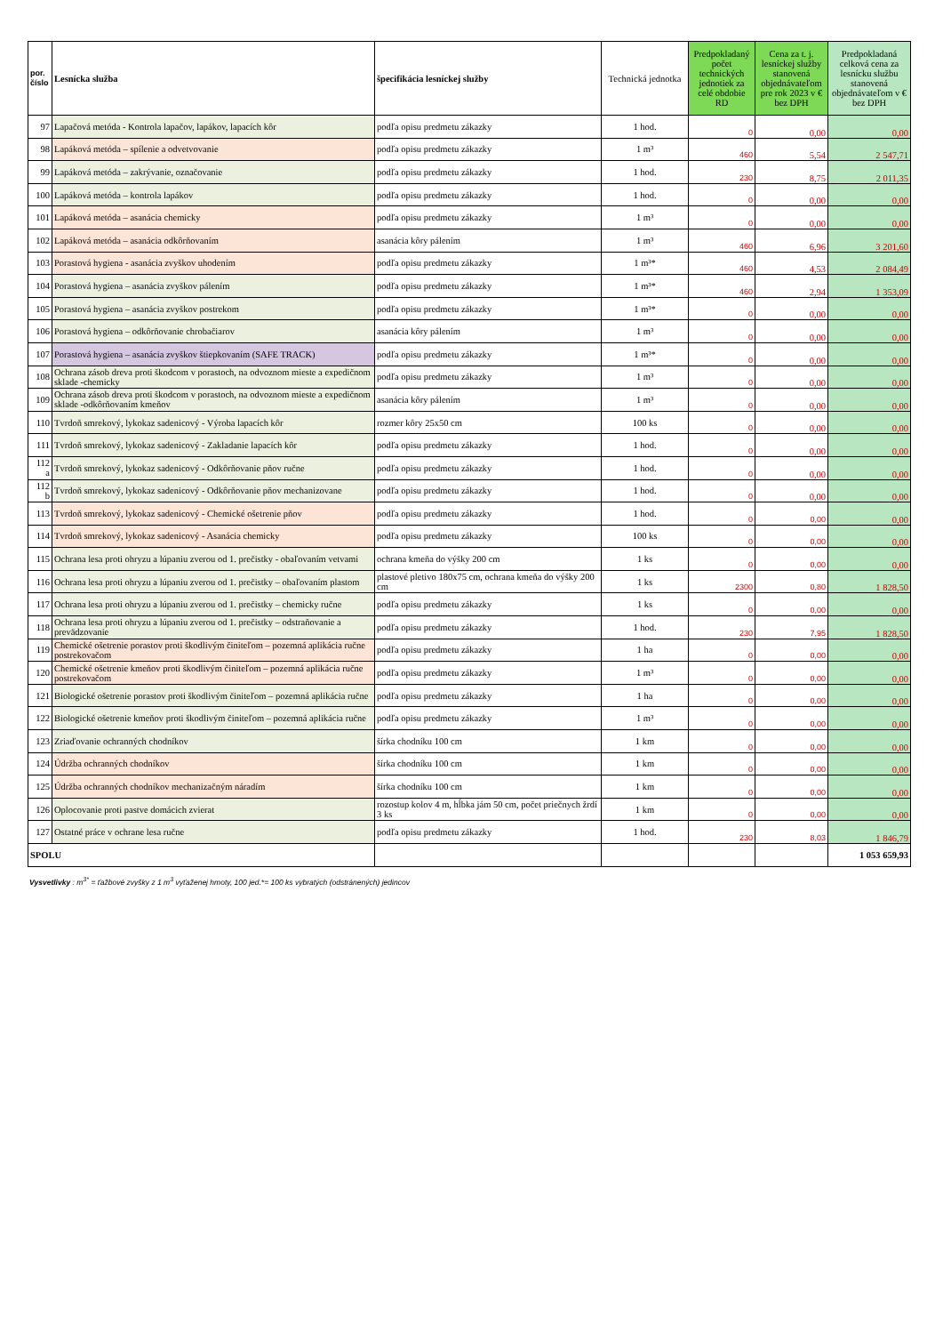| por. číslo | Lesnícka služba | špecifikácia lesníckej služby | Technická jednotka | Predpokladaný počet technických jednotiek za celé obdobie RD | Cena za t. j. lesníckej služby stanovená objednávateľom pre rok 2023 v € bez DPH | Predpokladaná celková cena za lesnícku službu stanovená objednávateľom v € bez DPH |
| --- | --- | --- | --- | --- | --- | --- |
| 97 | Lapačová metóda - Kontrola lapačov, lapákov, lapacích kôr | podľa opisu predmetu zákazky | 1 hod. | 0 | 0,00 | 0,00 |
| 98 | Lapáková metóda – spílenie a odvetvovanie | podľa opisu predmetu zákazky | 1 m³ | 460 | 5,54 | 2 547,71 |
| 99 | Lapáková metóda – zakrývanie, označovanie | podľa opisu predmetu zákazky | 1 hod. | 230 | 8,75 | 2 011,35 |
| 100 | Lapáková metóda – kontrola lapákov | podľa opisu predmetu zákazky | 1 hod. | 0 | 0,00 | 0,00 |
| 101 | Lapáková metóda – asanácia chemicky | podľa opisu predmetu zákazky | 1 m³ | 0 | 0,00 | 0,00 |
| 102 | Lapáková metóda – asanácia odkôrňovaním | asanácia kôry pálením | 1 m³ | 460 | 6,96 | 3 201,60 |
| 103 | Porastová hygiena - asanácia zvyškov uhodením | podľa opisu predmetu zákazky | 1 m³* | 460 | 4,53 | 2 084,49 |
| 104 | Porastová hygiena – asanácia zvyškov pálením | podľa opisu predmetu zákazky | 1 m³* | 460 | 2,94 | 1 353,09 |
| 105 | Porastová hygiena – asanácia zvyškov postrekom | podľa opisu predmetu zákazky | 1 m³* | 0 | 0,00 | 0,00 |
| 106 | Porastová hygiena – odkôrňovanie chrobačiarov | asanácia kôry pálením | 1 m³ | 0 | 0,00 | 0,00 |
| 107 | Porastová hygiena – asanácia zvyškov štiepkovaním (SAFE TRACK) | podľa opisu predmetu zákazky | 1 m³* | 0 | 0,00 | 0,00 |
| 108 | Ochrana zásob dreva proti škodcom v porastoch, na odvoznom mieste a expedičnom sklade -chemicky | podľa opisu predmetu zákazky | 1 m³ | 0 | 0,00 | 0,00 |
| 109 | Ochrana zásob dreva proti škodcom v porastoch, na odvoznom mieste a expedičnom sklade -odkôrňovaním kmeňov | asanácia kôry pálením | 1 m³ | 0 | 0,00 | 0,00 |
| 110 | Tvrdoň smrekový, lykokaz sadenicový - Výroba lapacích kôr | rozmer kôry 25x50 cm | 100 ks | 0 | 0,00 | 0,00 |
| 111 | Tvrdoň smrekový, lykokaz sadenicový - Zakladanie lapacích kôr | podľa opisu predmetu zákazky | 1 hod. | 0 | 0,00 | 0,00 |
| 112 a | Tvrdoň smrekový, lykokaz sadenicový - Odkôrňovanie pňov ručne | podľa opisu predmetu zákazky | 1 hod. | 0 | 0,00 | 0,00 |
| 112 b | Tvrdoň smrekový, lykokaz sadenicový - Odkôrňovanie pňov mechanizovane | podľa opisu predmetu zákazky | 1 hod. | 0 | 0,00 | 0,00 |
| 113 | Tvrdoň smrekový, lykokaz sadenicový - Chemické ošetrenie pňov | podľa opisu predmetu zákazky | 1 hod. | 0 | 0,00 | 0,00 |
| 114 | Tvrdoň smrekový, lykokaz sadenicový - Asanácia chemicky | podľa opisu predmetu zákazky | 100 ks | 0 | 0,00 | 0,00 |
| 115 | Ochrana lesa proti ohryzu a lúpaniu zverou od 1. prečistky - obaľovaním vetvami | ochrana kmeňa do výšky 200 cm | 1 ks | 0 | 0,00 | 0,00 |
| 116 | Ochrana lesa proti ohryzu a lúpaniu zverou od 1. prečistky – obaľovaním plastom | plastové pletivo 180x75 cm, ochrana kmeňa do výšky 200 cm | 1 ks | 2300 | 0,80 | 1 828,50 |
| 117 | Ochrana lesa proti ohryzu a lúpaniu zverou od 1. prečistky – chemicky ručne | podľa opisu predmetu zákazky | 1 ks | 0 | 0,00 | 0,00 |
| 118 | Ochrana lesa proti ohryzu a lúpaniu zverou od 1. prečistky – odstraňovanie a prevädzovanie | podľa opisu predmetu zákazky | 1 hod. | 230 | 7,95 | 1 828,50 |
| 119 | Chemické ošetrenie porastov proti škodlivým činiteľom – pozemná aplikácia ručne postrekovačom | podľa opisu predmetu zákazky | 1 ha | 0 | 0,00 | 0,00 |
| 120 | Chemické ošetrenie kmeňov proti škodlivým činiteľom – pozemná aplikácia ručne postrekovačom | podľa opisu predmetu zákazky | 1 m³ | 0 | 0,00 | 0,00 |
| 121 | Biologické ošetrenie porastov proti škodlivým činiteľom – pozemná aplikácia ručne | podľa opisu predmetu zákazky | 1 ha | 0 | 0,00 | 0,00 |
| 122 | Biologické ošetrenie kmeňov proti škodlivým činiteľom – pozemná aplikácia ručne | podľa opisu predmetu zákazky | 1 m³ | 0 | 0,00 | 0,00 |
| 123 | Zriaďovanie ochranných chodníkov | šírka chodníku 100 cm | 1 km | 0 | 0,00 | 0,00 |
| 124 | Údržba ochranných chodníkov | šírka chodníku 100 cm | 1 km | 0 | 0,00 | 0,00 |
| 125 | Údržba ochranných chodníkov mechanizačným náradím | šírka chodníku 100 cm | 1 km | 0 | 0,00 | 0,00 |
| 126 | Oplocovanie proti pastve domácich zvierat | rozostup kolov 4 m, hĺbka jám 50 cm, počet priečnych žrdí 3 ks | 1 km | 0 | 0,00 | 0,00 |
| 127 | Ostatné práce v ochrane lesa ručne | podľa opisu predmetu zákazky | 1 hod. | 230 | 8,03 | 1 846,79 |
| SPOLU | | | | | | 1 053 659,93 |
Vysvetlivky : m<sup>3*</sup> = ťažbové zvyšky z 1 m<sup>3</sup> vyťaženej hmoty, 100 jed.*= 100 ks vybratých (odstránených) jedincov